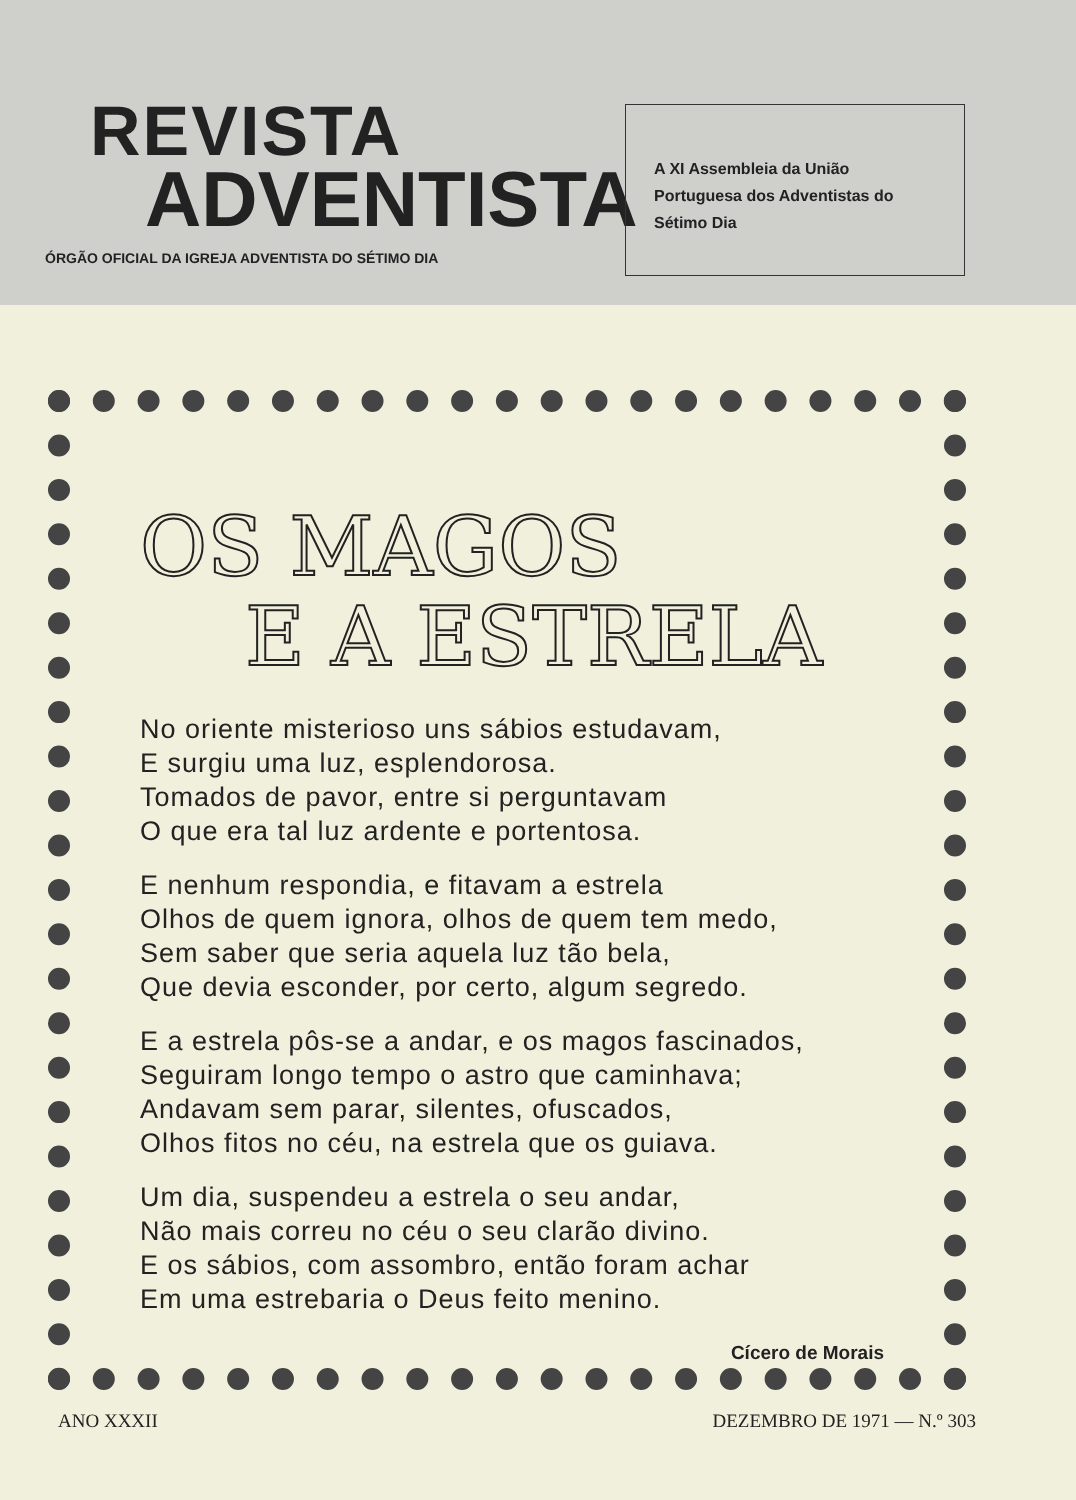REVISTA
ADVENTISTA
ÓRGÃO OFICIAL DA IGREJA ADVENTISTA DO SÉTIMO DIA
A XI Assembleia da União Portuguesa dos Adventistas do Sétimo Dia
OS MAGOS
E A ESTRELA
No oriente misterioso uns sábios estudavam,
E surgiu uma luz, esplendorosa.
Tomados de pavor, entre si perguntavam
O que era tal luz ardente e portentosa.
E nenhum respondia, e fitavam a estrela
Olhos de quem ignora, olhos de quem tem medo,
Sem saber que seria aquela luz tão bela,
Que devia esconder, por certo, algum segredo.
E a estrela pôs-se a andar, e os magos fascinados,
Seguiram longo tempo o astro que caminhava;
Andavam sem parar, silentes, ofuscados,
Olhos fitos no céu, na estrela que os guiava.
Um dia, suspendeu a estrela o seu andar,
Não mais correu no céu o seu clarão divino.
E os sábios, com assombro, então foram achar
Em uma estrebaria o Deus feito menino.
Cícero de Morais
ANO XXXII DEZEMBRO DE 1971 — N.º 303